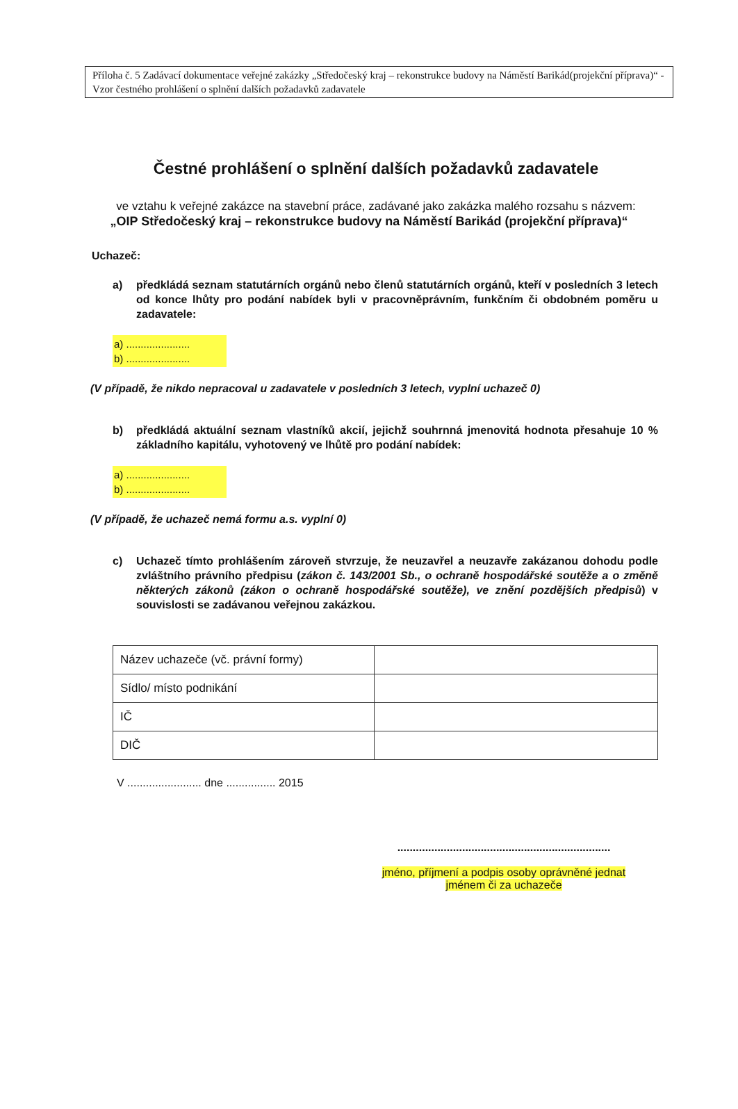Příloha č. 5 Zadávací dokumentace veřejné zakázky „Středočeský kraj – rekonstrukce budovy na Náměstí Barikád(projekční příprava)“ - Vzor čestného prohlášení o splnění dalších požadavků zadavatele
Čestné prohlášení o splnění dalších požadavků zadavatele
ve vztahu k veřejné zakázce na stavební práce, zadávané jako zakázka malého rozsahu s názvem:
„OIP Středočeský kraj – rekonstrukce budovy na Náměstí Barikád (projekční příprava)“
Uchazeč:
a) předkládá seznam statutárních orgánů nebo členů statutárních orgánů, kteří v posledních 3 letech od konce lhůty pro podání nabídek byli v pracovněprávním, funkčním či obdobném poměru u zadavatele:
a) ......................
b) ......................
(V případě, že nikdo nepracoval u zadavatele v posledních 3 letech, vyplní uchazeč 0)
b) předkládá aktuální seznam vlastníků akcií, jejichž souhrnná jmenovitá hodnota přesahuje 10 % základního kapitálu, vyhotovený ve lhůtě pro podání nabídek:
a) ......................
b) ......................
(V případě, že uchazeč nemá formu a.s. vyplní 0)
c) Uchazeč tímto prohlášením zároveň stvrzuje, že neuzavřel a neuzavře zakázanou dohodu podle zvláštního právního předpisu (zákon č. 143/2001 Sb., o ochraně hospodářské soutěže a o změně některých zákonů (zákon o ochraně hospodářské soutěže), ve znění pozdějších předpisů) v souvislosti se zadávanou veřejnou zakázkou.
| Název uchazeče (vč. právní formy) | |
| Sídlo/ místo podnikání | |
| IČ | |
| DIČ | |
V ........................ dne ................ 2015
.....................................................................
jméno, příjmení a podpis osoby oprávněné jednat
jménem či za uchazeče